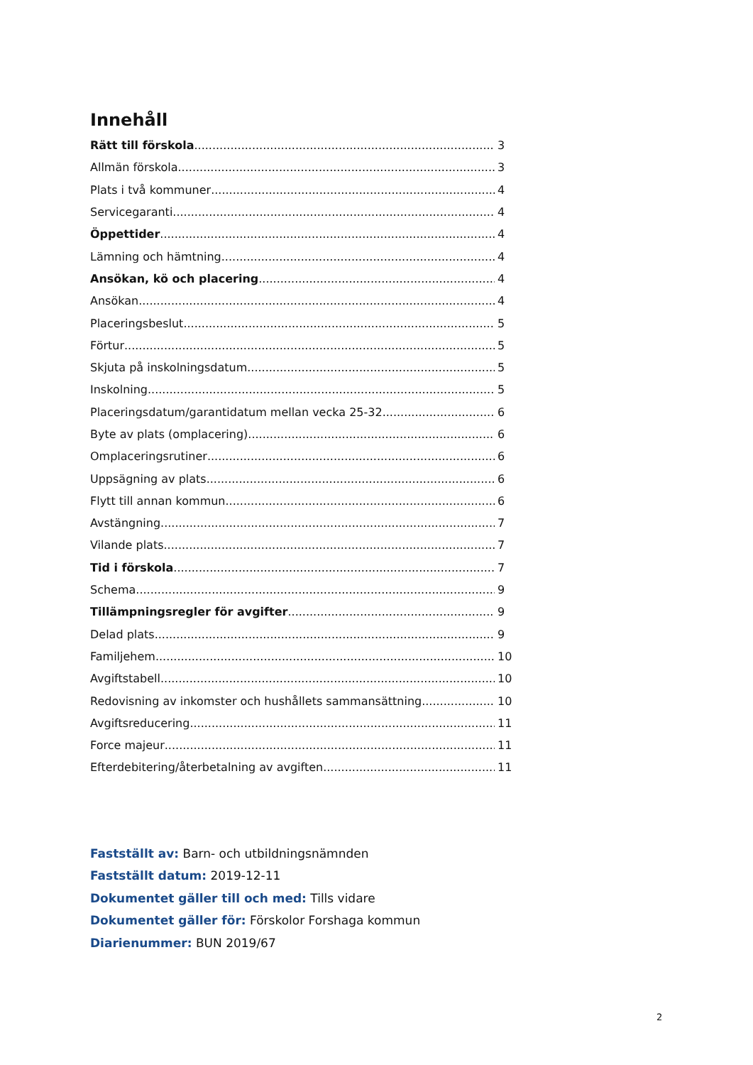Innehåll
Rätt till förskola 3
Allmän förskola 3
Plats i två kommuner 4
Servicegaranti 4
Öppettider 4
Lämning och hämtning 4
Ansökan, kö och placering 4
Ansökan 4
Placeringsbeslut 5
Förtur 5
Skjuta på inskolningsdatum 5
Inskolning 5
Placeringsdatum/garantidatum mellan vecka 25-32 6
Byte av plats (omplacering) 6
Omplaceringsrutiner 6
Uppsägning av plats 6
Flytt till annan kommun 6
Avstängning 7
Vilande plats 7
Tid i förskola 7
Schema 9
Tillämpningsregler för avgifter 9
Delad plats 9
Familjehem 10
Avgiftstabell 10
Redovisning av inkomster och hushållets sammansättning 10
Avgiftsreducering 11
Force majeur 11
Efterdebitering/återbetalning av avgiften 11
Fastställt av: Barn- och utbildningsnämnden
Fastställt datum: 2019-12-11
Dokumentet gäller till och med: Tills vidare
Dokumentet gäller för: Förskolor Forshaga kommun
Diarienummer: BUN 2019/67
2